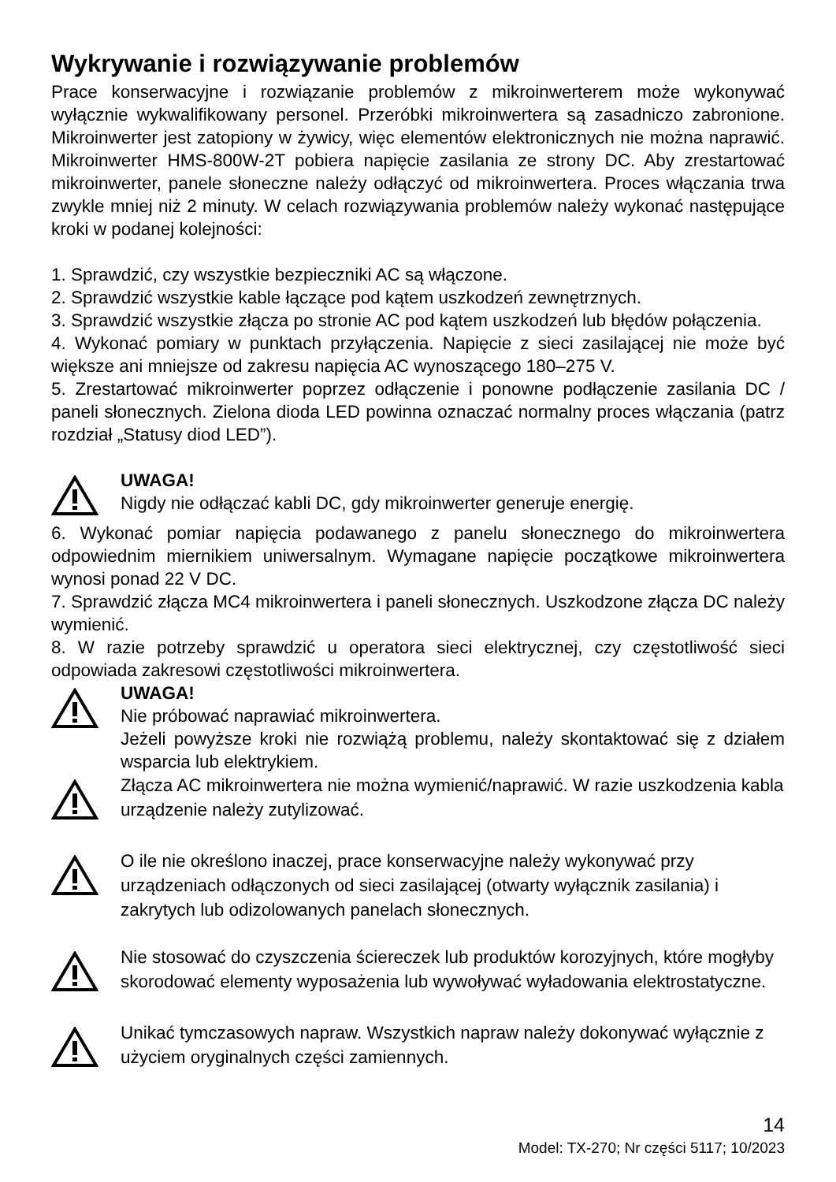Wykrywanie i rozwiązywanie problemów
Prace konserwacyjne i rozwiązanie problemów z mikroinwerterem może wykonywać wyłącznie wykwalifikowany personel. Przeróbki mikroinwertera są zasadniczo zabronione. Mikroinwerter jest zatopiony w żywicy, więc elementów elektronicznych nie można naprawić. Mikroinwerter HMS-800W-2T pobiera napięcie zasilania ze strony DC. Aby zrestartować mikroinwerter, panele słoneczne należy odłączyć od mikroinwertera. Proces włączania trwa zwykle mniej niż 2 minuty. W celach rozwiązywania problemów należy wykonać następujące kroki w podanej kolejności:
1. Sprawdzić, czy wszystkie bezpieczniki AC są włączone.
2. Sprawdzić wszystkie kable łączące pod kątem uszkodzeń zewnętrznych.
3. Sprawdzić wszystkie złącza po stronie AC pod kątem uszkodzeń lub błędów połączenia.
4. Wykonać pomiary w punktach przyłączenia. Napięcie z sieci zasilającej nie może być większe ani mniejsze od zakresu napięcia AC wynoszącego 180–275 V.
5. Zrestartować mikroinwerter poprzez odłączenie i ponowne podłączenie zasilania DC / paneli słonecznych. Zielona dioda LED powinna oznaczać normalny proces włączania (patrz rozdział „Statusy diod LED”).
UWAGA!
Nigdy nie odłączać kabli DC, gdy mikroinwerter generuje energię.
6. Wykonać pomiar napięcia podawanego z panelu słonecznego do mikroinwertera odpowiednim miernikiem uniwersalnym. Wymagane napięcie początkowe mikroinwertera wynosi ponad 22 V DC.
7. Sprawdzić złącza MC4 mikroinwertera i paneli słonecznych. Uszkodzone złącza DC należy wymienić.
8. W razie potrzeby sprawdzić u operatora sieci elektrycznej, czy częstotliwość sieci odpowiada zakresowi częstotliwości mikroinwertera.
UWAGA!
Nie próbować naprawiać mikroinwertera.
Jeżeli powyższe kroki nie rozwiążą problemu, należy skontaktować się z działem wsparcia lub elektrykiem.
Złącza AC mikroinwertera nie można wymienić/naprawić. W razie uszkodzenia kabla urządzenie należy zutylizować.
O ile nie określono inaczej, prace konserwacyjne należy wykonywać przy urządzeniach odłączonych od sieci zasilającej (otwarty wyłącznik zasilania) i zakrytych lub odizolowanych panelach słonecznych.
Nie stosować do czyszczenia ściereczek lub produktów korozyjnych, które mogłyby skorodować elementy wyposażenia lub wywoływać wyładowania elektrostatyczne.
Unikać tymczasowych napraw. Wszystkich napraw należy dokonywać wyłącznie z użyciem oryginalnych części zamiennych.
14
Model: TX-270; Nr części 5117; 10/2023